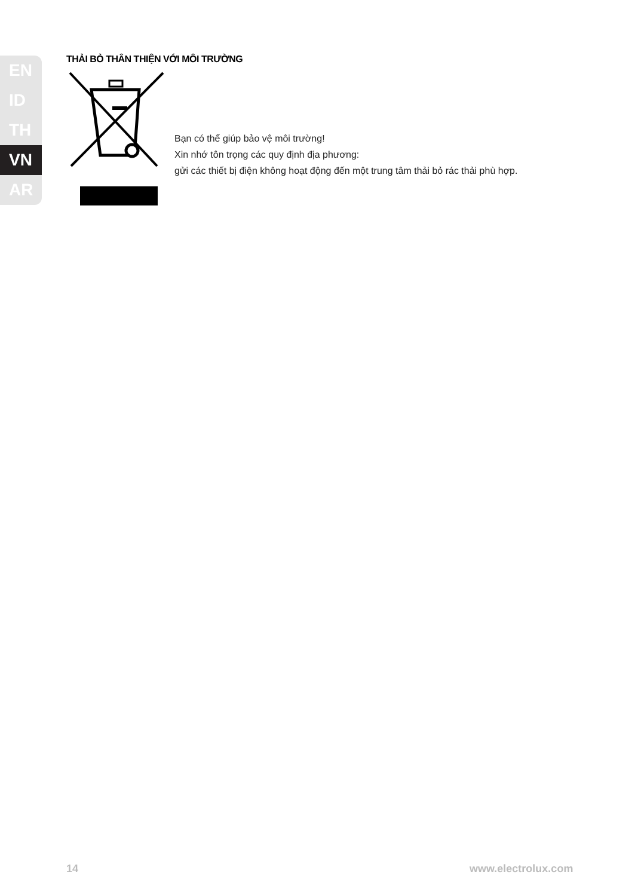EN
ID
TH
VN
AR
THẢI BỎ THÂN THIỆN VỚI MÔI TRƯỜNG
Bạn có thể giúp bảo vệ môi trường!
Xin nhớ tôn trọng các quy định địa phương:
gửi các thiết bị điện không hoạt động đến một trung tâm thải bỏ rác thải phù hợp.
14 www.electrolux.com